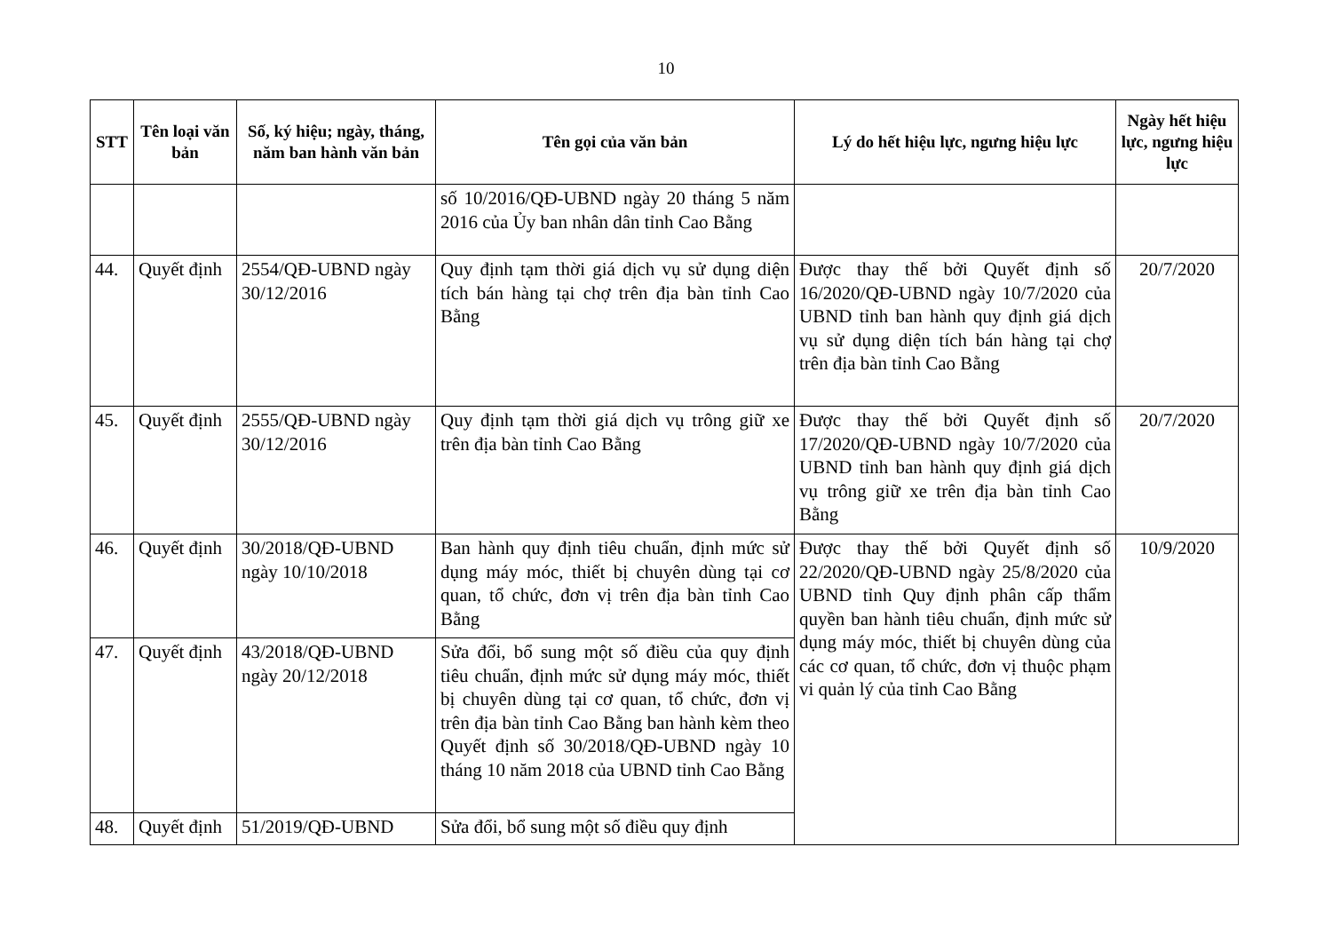10
| STT | Tên loại văn bản | Số, ký hiệu; ngày, tháng, năm ban hành văn bản | Tên gọi của văn bản | Lý do hết hiệu lực, ngưng hiệu lực | Ngày hết hiệu lực, ngưng hiệu lực |
| --- | --- | --- | --- | --- | --- |
| | | | số 10/2016/QĐ-UBND ngày 20 tháng 5 năm 2016 của Ủy ban nhân dân tỉnh Cao Bằng | | |
| 44. | Quyết định | 2554/QĐ-UBND ngày 30/12/2016 | Quy định tạm thời giá dịch vụ sử dụng diện tích bán hàng tại chợ trên địa bàn tỉnh Cao Bằng | Được thay thế bởi Quyết định số 16/2020/QĐ-UBND ngày 10/7/2020 của UBND tỉnh ban hành quy định giá dịch vụ sử dụng diện tích bán hàng tại chợ trên địa bàn tỉnh Cao Bằng | 20/7/2020 |
| 45. | Quyết định | 2555/QĐ-UBND ngày 30/12/2016 | Quy định tạm thời giá dịch vụ trông giữ xe trên địa bàn tỉnh Cao Bằng | Được thay thế bởi Quyết định số 17/2020/QĐ-UBND ngày 10/7/2020 của UBND tỉnh ban hành quy định giá dịch vụ trông giữ xe trên địa bàn tỉnh Cao Bằng | 20/7/2020 |
| 46. | Quyết định | 30/2018/QĐ-UBND ngày 10/10/2018 | Ban hành quy định tiêu chuẩn, định mức sử dụng máy móc, thiết bị chuyên dùng tại cơ quan, tổ chức, đơn vị trên địa bàn tỉnh Cao Bằng | Được thay thế bởi Quyết định số 22/2020/QĐ-UBND ngày 25/8/2020 của UBND tỉnh Quy định phân cấp thẩm quyền ban hành tiêu chuẩn, định mức sử dụng máy móc, thiết bị chuyên dùng của các cơ quan, tổ chức, đơn vị thuộc phạm vi quản lý của tỉnh Cao Bằng | 10/9/2020 |
| 47. | Quyết định | 43/2018/QĐ-UBND ngày 20/12/2018 | Sửa đổi, bổ sung một số điều của quy định tiêu chuẩn, định mức sử dụng máy móc, thiết bị chuyên dùng tại cơ quan, tổ chức, đơn vị trên địa bàn tỉnh Cao Bằng ban hành kèm theo Quyết định số 30/2018/QĐ-UBND ngày 10 tháng 10 năm 2018 của UBND tỉnh Cao Bằng | | |
| 48. | Quyết định | 51/2019/QĐ-UBND | Sửa đổi, bổ sung một số điều quy định | | |